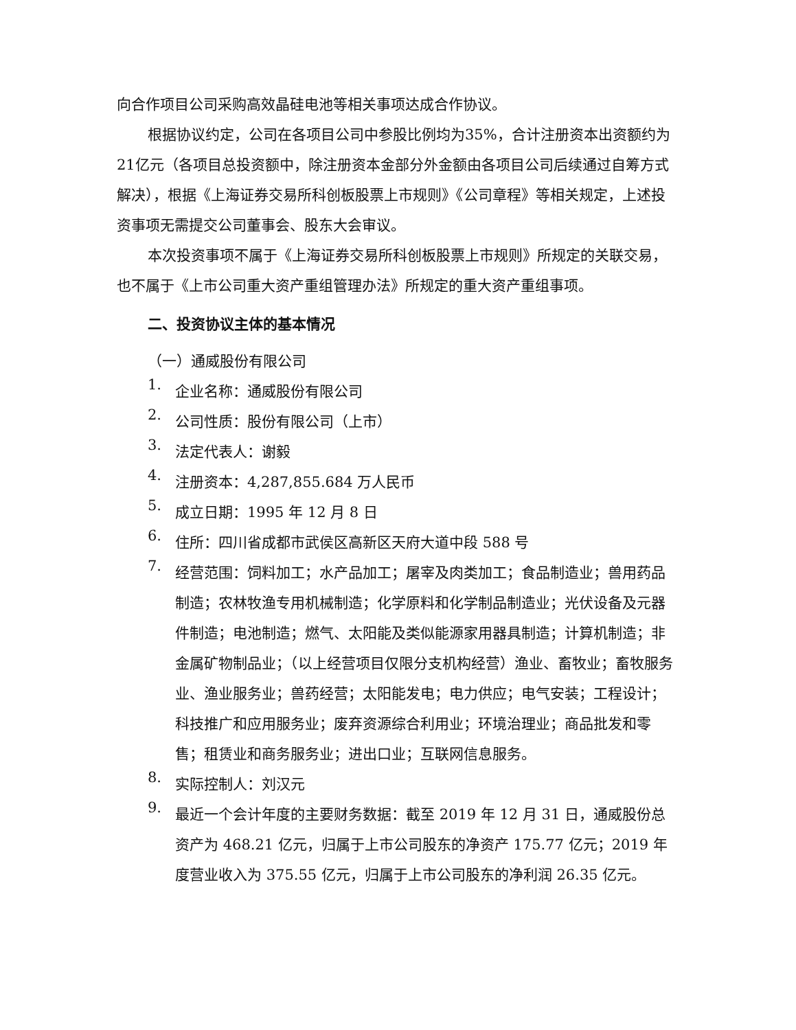向合作项目公司采购高效晶硅电池等相关事项达成合作协议。
根据协议约定，公司在各项目公司中参股比例均为35%，合计注册资本出资额约为21亿元（各项目总投资额中，除注册资本金部分外金额由各项目公司后续通过自筹方式解决），根据《上海证券交易所科创板股票上市规则》《公司章程》等相关规定，上述投资事项无需提交公司董事会、股东大会审议。
本次投资事项不属于《上海证券交易所科创板股票上市规则》所规定的关联交易，也不属于《上市公司重大资产重组管理办法》所规定的重大资产重组事项。
二、投资协议主体的基本情况
（一）通威股份有限公司
1.
企业名称：通威股份有限公司
2.
公司性质：股份有限公司（上市）
3.
法定代表人：谢毅
4.
注册资本：4,287,855.684 万人民币
5.
成立日期：1995 年 12 月 8 日
6.
住所：四川省成都市武侯区高新区天府大道中段 588 号
7.
经营范围：饲料加工；水产品加工；屠宰及肉类加工；食品制造业；兽用药品制造；农林牧渔专用机械制造；化学原料和化学制品制造业；光伏设备及元器件制造；电池制造；燃气、太阳能及类似能源家用器具制造；计算机制造；非金属矿物制品业；（以上经营项目仅限分支机构经营）渔业、畜牧业；畜牧服务业、渔业服务业；兽药经营；太阳能发电；电力供应；电气安装；工程设计；科技推广和应用服务业；废弃资源综合利用业；环境治理业；商品批发和零售；租赁业和商务服务业；进出口业；互联网信息服务。
8.
实际控制人：刘汉元
9.
最近一个会计年度的主要财务数据：截至 2019 年 12 月 31 日，通威股份总资产为 468.21 亿元，归属于上市公司股东的净资产 175.77 亿元；2019 年度营业收入为 375.55 亿元，归属于上市公司股东的净利润 26.35 亿元。